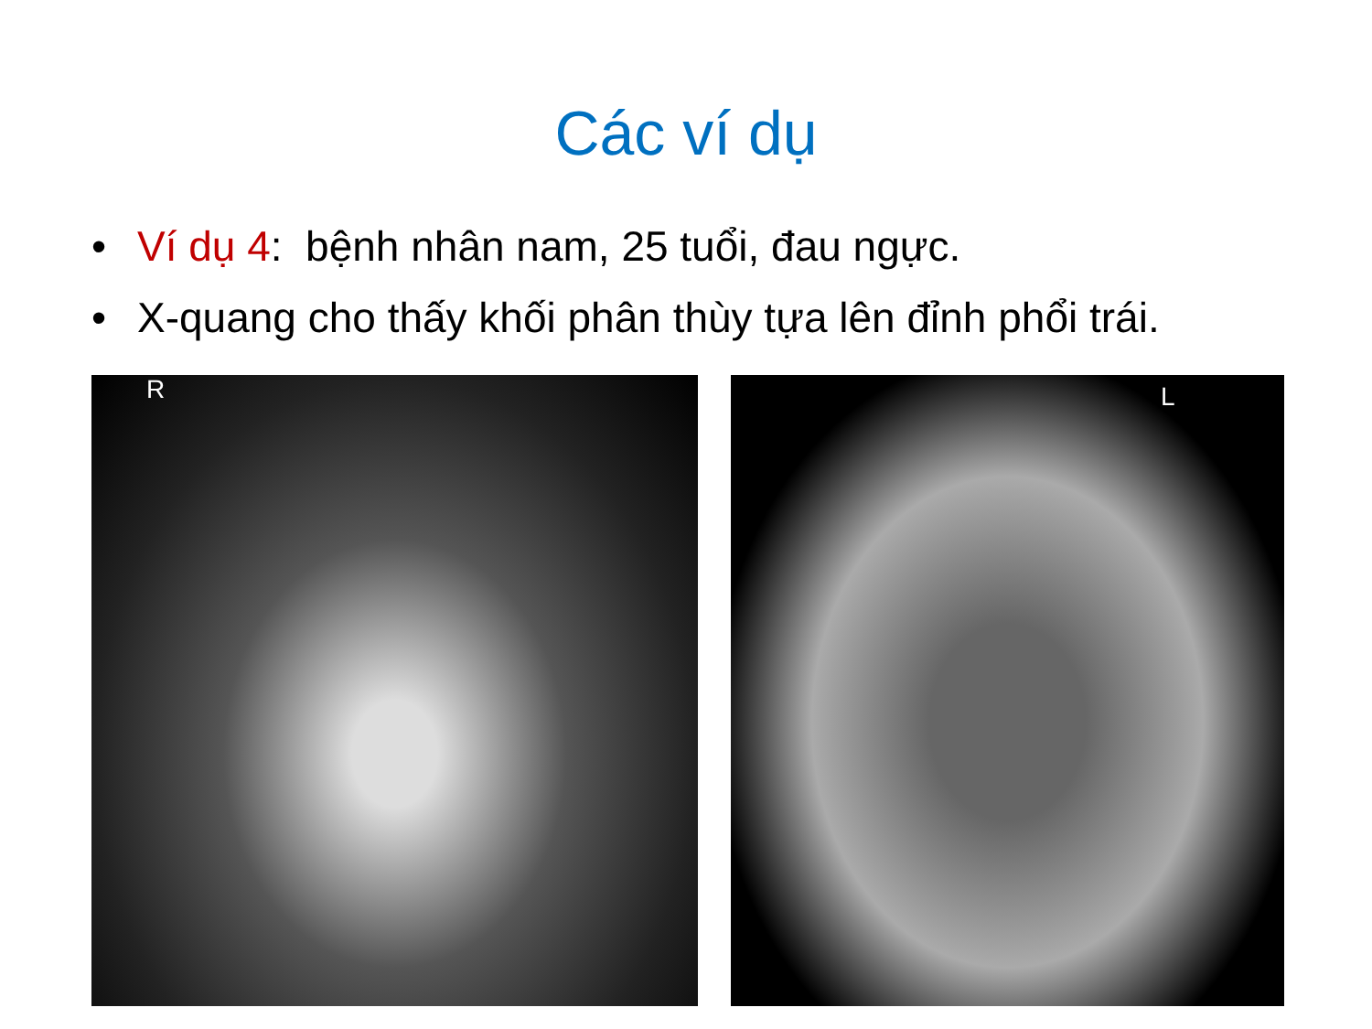Các ví dụ
• Ví dụ 4: bệnh nhân nam, 25 tuổi, đau ngực.
• X-quang cho thấy khối phân thùy tựa lên đỉnh phổi trái.
R
L